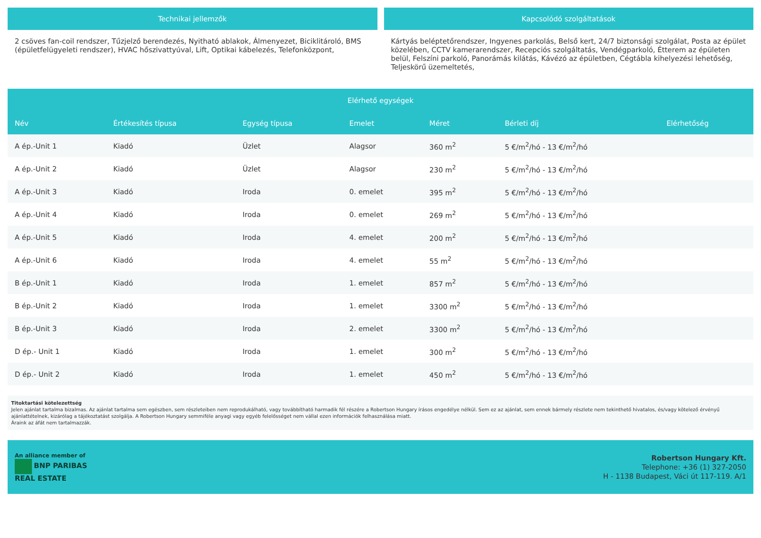Technikai jellemzők
2 csöves fan-coil rendszer, Tűzjelző berendezés, Nyitható ablakok, Álmenyezet, Biciklitároló, BMS (épületfelügyeleti rendszer), HVAC hőszivattyúval, Lift, Optikai kábelezés, Telefonközpont,
Kapcsolódó szolgáltatások
Kártyás beléptetőrendszer, Ingyenes parkolás, Belső kert, 24/7 biztonsági szolgálat, Posta az épület közelében, CCTV kamerarendszer, Recepciós szolgáltatás, Vendégparkoló, Étterem az épületen belül, Felszíni parkoló, Panorámás kilátás, Kávézó az épületben, Cégtábla kihelyezési lehetőség, Teljeskörű üzemeltetés,
| Elérhető egységek | | | | | | |
| --- | --- | --- | --- | --- | --- | --- |
| Név | Értékesítés típusa | Egység típusa | Emelet | Méret | Bérleti díj | Elérhetőség |
| A ép.-Unit 1 | Kiadó | Üzlet | Alagsor | 360 m<sup>2</sup> | 5 €/m<sup>2</sup>/hó - 13 €/m<sup>2</sup>/hó | |
| A ép.-Unit 2 | Kiadó | Üzlet | Alagsor | 230 m<sup>2</sup> | 5 €/m<sup>2</sup>/hó - 13 €/m<sup>2</sup>/hó | |
| A ép.-Unit 3 | Kiadó | Iroda | 0. emelet | 395 m<sup>2</sup> | 5 €/m<sup>2</sup>/hó - 13 €/m<sup>2</sup>/hó | |
| A ép.-Unit 4 | Kiadó | Iroda | 0. emelet | 269 m<sup>2</sup> | 5 €/m<sup>2</sup>/hó - 13 €/m<sup>2</sup>/hó | |
| A ép.-Unit 5 | Kiadó | Iroda | 4. emelet | 200 m<sup>2</sup> | 5 €/m<sup>2</sup>/hó - 13 €/m<sup>2</sup>/hó | |
| A ép.-Unit 6 | Kiadó | Iroda | 4. emelet | 55 m<sup>2</sup> | 5 €/m<sup>2</sup>/hó - 13 €/m<sup>2</sup>/hó | |
| B ép.-Unit 1 | Kiadó | Iroda | 1. emelet | 857 m<sup>2</sup> | 5 €/m<sup>2</sup>/hó - 13 €/m<sup>2</sup>/hó | |
| B ép.-Unit 2 | Kiadó | Iroda | 1. emelet | 3300 m<sup>2</sup> | 5 €/m<sup>2</sup>/hó - 13 €/m<sup>2</sup>/hó | |
| B ép.-Unit 3 | Kiadó | Iroda | 2. emelet | 3300 m<sup>2</sup> | 5 €/m<sup>2</sup>/hó - 13 €/m<sup>2</sup>/hó | |
| D ép.- Unit 1 | Kiadó | Iroda | 1. emelet | 300 m<sup>2</sup> | 5 €/m<sup>2</sup>/hó - 13 €/m<sup>2</sup>/hó | |
| D ép.- Unit 2 | Kiadó | Iroda | 1. emelet | 450 m<sup>2</sup> | 5 €/m<sup>2</sup>/hó - 13 €/m<sup>2</sup>/hó | |
Titoktartási kötelezettség
Jelen ajánlat tartalma bizalmas. Az ajánlat tartalma sem egészben, sem részleteiben nem reprodukálható, vagy továbbítható harmadik fél részére a Robertson Hungary írásos engedélye nélkül. Sem ez az ajánlat, sem ennek bármely részlete nem tekinthető hivatalos, és/vagy kötelező érvényű ajánlattételnek, kizárólag a tájékoztatást szolgálja. A Robertson Hungary semmiféle anyagi vagy egyéb felelősséget nem vállal ezen információk felhasználása miatt.
Áraink az áfát nem tartalmazzák.
An alliance member of
BNP PARIBAS
REAL ESTATE
Robertson Hungary Kft.
Telephone: +36 (1) 327-2050
H - 1138 Budapest, Váci út 117-119. A/1